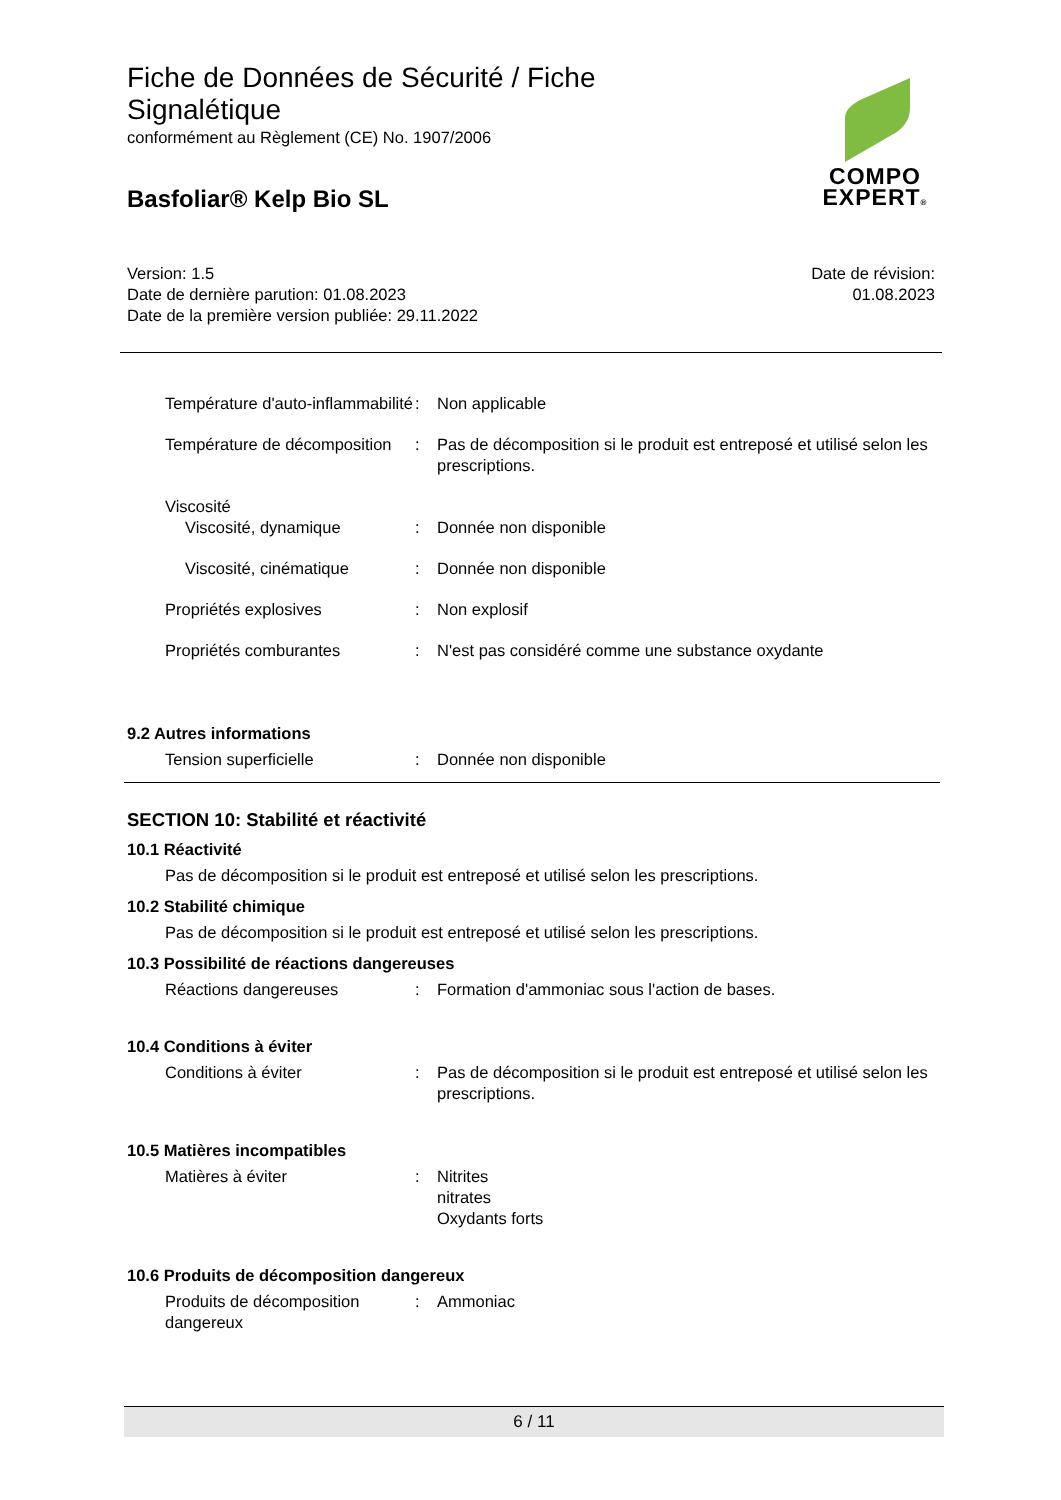Fiche de Données de Sécurité / Fiche
Signalétique
conformément au Règlement (CE) No. 1907/2006
Basfoliar® Kelp Bio SL
COMPO
EXPERT®
Version: 1.5
Date de dernière parution: 01.08.2023
Date de la première version publiée: 29.11.2022
Date de révision:
01.08.2023
Température d'auto-inflammabilité
: Non applicable
Température de décomposition
: Pas de décomposition si le produit est entreposé et utilisé selon les prescriptions.
Viscosité
Viscosité, dynamique : Donnée non disponible
Viscosité, cinématique : Donnée non disponible
Propriétés explosives : Non explosif
Propriétés comburantes : N'est pas considéré comme une substance oxydante
9.2 Autres informations
Tension superficielle : Donnée non disponible
SECTION 10: Stabilité et réactivité
10.1 Réactivité
Pas de décomposition si le produit est entreposé et utilisé selon les prescriptions.
10.2 Stabilité chimique
Pas de décomposition si le produit est entreposé et utilisé selon les prescriptions.
10.3 Possibilité de réactions dangereuses
Réactions dangereuses : Formation d'ammoniac sous l'action de bases.
10.4 Conditions à éviter
Conditions à éviter : Pas de décomposition si le produit est entreposé et utilisé selon les prescriptions.
10.5 Matières incompatibles
Matières à éviter : Nitrites
nitrates
Oxydants forts
10.6 Produits de décomposition dangereux
Produits de décomposition dangereux
: Ammoniac
6 / 11